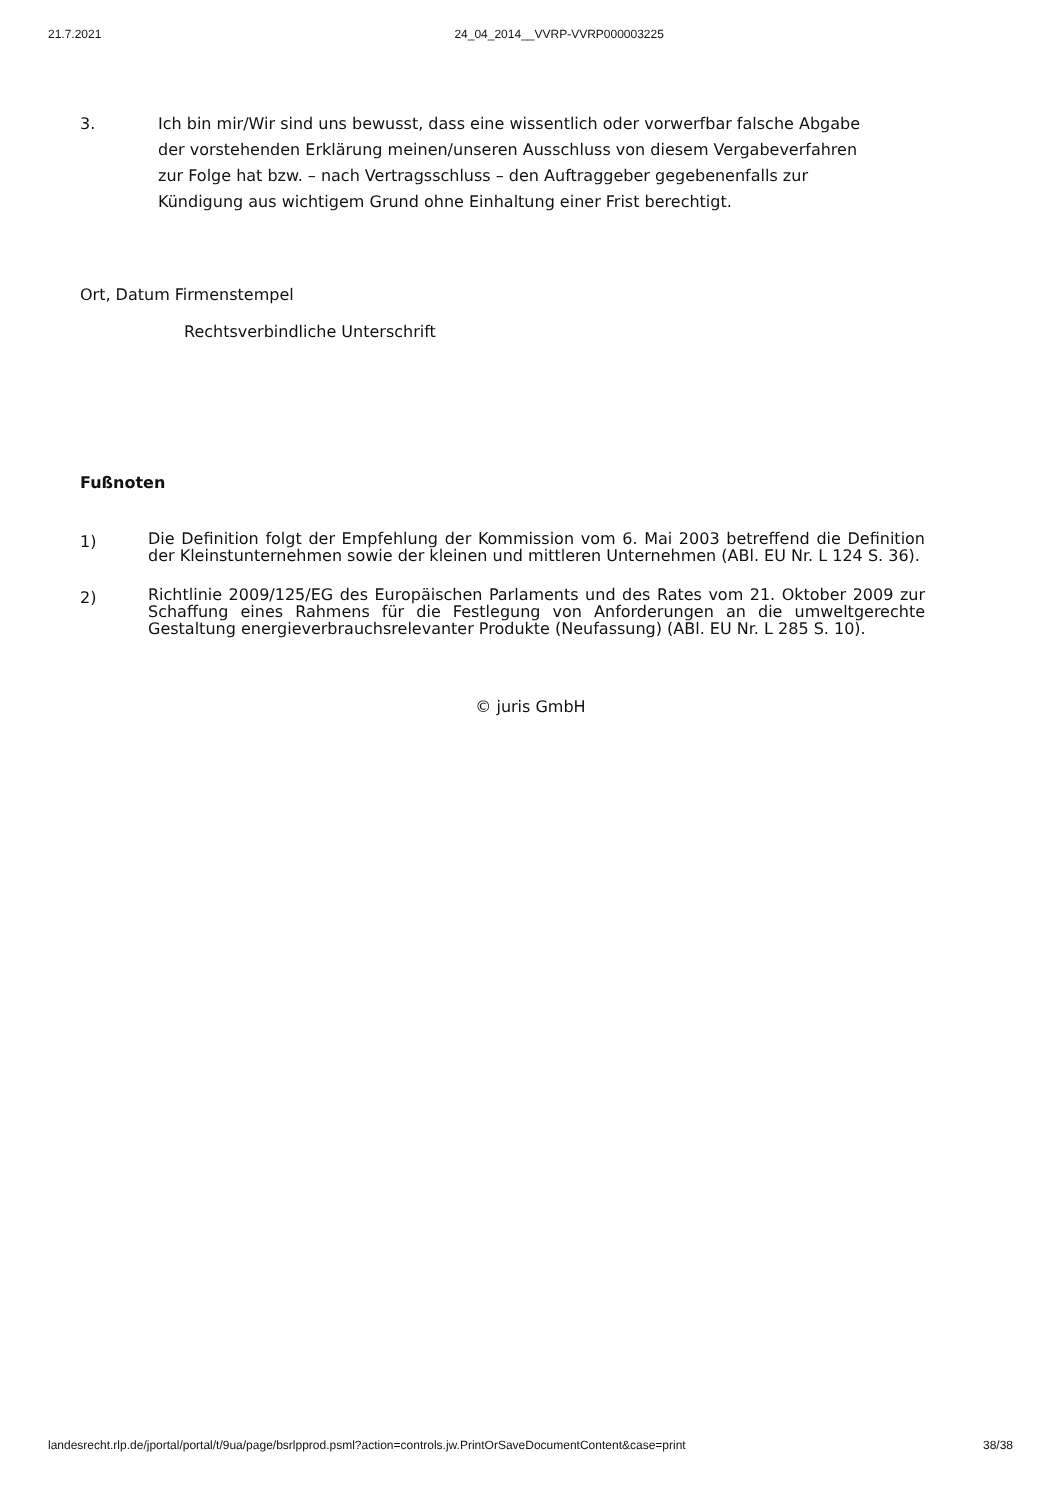21.7.2021 24_04_2014__VVRP-VVRP000003225
3. Ich bin mir/Wir sind uns bewusst, dass eine wissentlich oder vorwerfbar falsche Abgabe der vorstehenden Erklärung meinen/unseren Ausschluss von diesem Vergabeverfahren zur Folge hat bzw. – nach Vertragsschluss – den Auftraggeber gegebenenfalls zur Kündigung aus wichtigem Grund ohne Einhaltung einer Frist berechtigt.
Ort, Datum Firmenstempel
Rechtsverbindliche Unterschrift
Fußnoten
1)
Die Definition folgt der Empfehlung der Kommission vom 6. Mai 2003 betreffend die Definition der Kleinstunternehmen sowie der kleinen und mittleren Unternehmen (ABl. EU Nr. L 124 S. 36).
2)
Richtlinie 2009/125/EG des Europäischen Parlaments und des Rates vom 21. Oktober 2009 zur Schaffung eines Rahmens für die Festlegung von Anforderungen an die umweltgerechte Gestaltung energieverbrauchsrelevanter Produkte (Neufassung) (ABl. EU Nr. L 285 S. 10).
© juris GmbH
landesrecht.rlp.de/jportal/portal/t/9ua/page/bsrlpprod.psml?action=controls.jw.PrintOrSaveDocumentContent&case=print 38/38